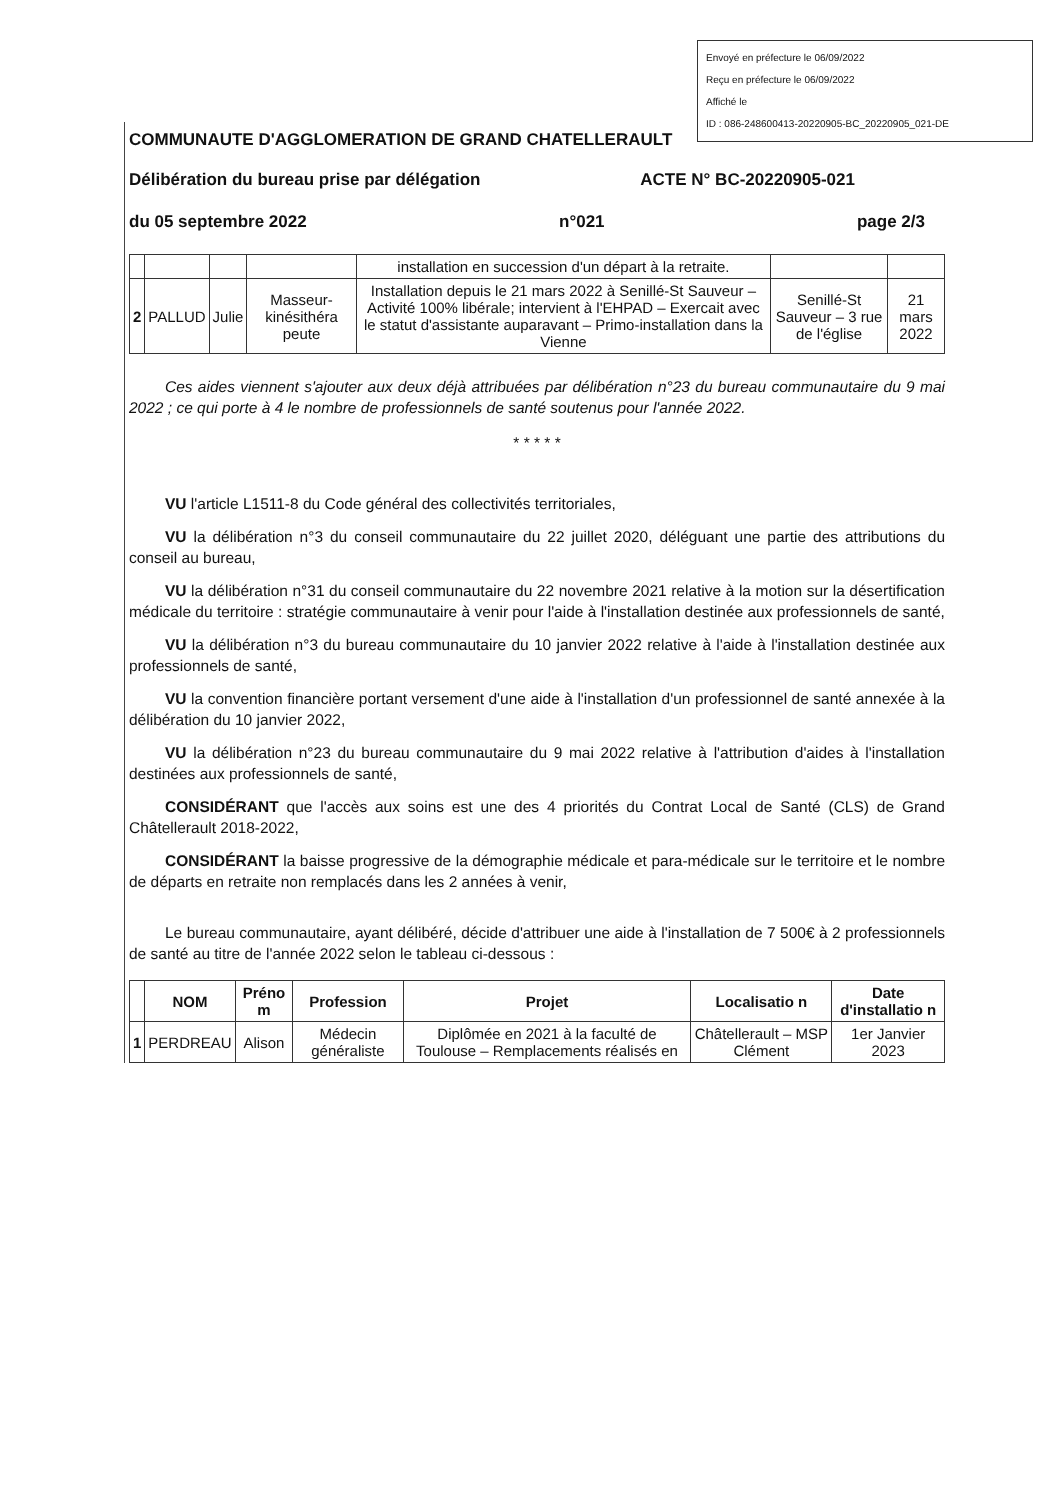Envoyé en préfecture le 06/09/2022
Reçu en préfecture le 06/09/2022
Affiché le
ID : 086-248600413-20220905-BC_20220905_021-DE
COMMUNAUTE D'AGGLOMERATION DE GRAND CHATELLERAULT
Délibération du bureau prise par délégation ACTE N° BC-20220905-021
du 05 septembre 2022 n°021 page 2/3
| | | | | installation en succession d'un départ à la retraite. | | |
| 2 | PALLUD | Julie | Masseur-kinésithéra peute | Installation depuis le 21 mars 2022 à Senillé-St Sauveur – Activité 100% libérale; intervient à l'EHPAD – Exercait avec le statut d'assistante auparavant – Primo-installation dans la Vienne | Senillé-St Sauveur – 3 rue de l'église | 21 mars 2022 |
Ces aides viennent s'ajouter aux deux déjà attribuées par délibération n°23 du bureau communautaire du 9 mai 2022 ; ce qui porte à 4 le nombre de professionnels de santé soutenus pour l'année 2022.
* * * * *
VU l'article L1511-8 du Code général des collectivités territoriales,
VU la délibération n°3 du conseil communautaire du 22 juillet 2020, déléguant une partie des attributions du conseil au bureau,
VU la délibération n°31 du conseil communautaire du 22 novembre 2021 relative à la motion sur la désertification médicale du territoire : stratégie communautaire à venir pour l'aide à l'installation destinée aux professionnels de santé,
VU la délibération n°3 du bureau communautaire du 10 janvier 2022 relative à l'aide à l'installation destinée aux professionnels de santé,
VU la convention financière portant versement d'une aide à l'installation d'un professionnel de santé annexée à la délibération du 10 janvier 2022,
VU la délibération n°23 du bureau communautaire du 9 mai 2022 relative à l'attribution d'aides à l'installation destinées aux professionnels de santé,
CONSIDÉRANT que l'accès aux soins est une des 4 priorités du Contrat Local de Santé (CLS) de Grand Châtellerault 2018-2022,
CONSIDÉRANT la baisse progressive de la démographie médicale et para-médicale sur le territoire et le nombre de départs en retraite non remplacés dans les 2 années à venir,
Le bureau communautaire, ayant délibéré, décide d'attribuer une aide à l'installation de 7 500€ à 2 professionnels de santé au titre de l'année 2022 selon le tableau ci-dessous :
| | NOM | Préno m | Profession | Projet | Localisatio n | Date d'installatio n |
| --- | --- | --- | --- | --- | --- | --- |
| 1 | PERDREAU | Alison | Médecin généraliste | Diplômée en 2021 à la faculté de Toulouse – Remplacements réalisés en | Châtellerault – MSP Clément | 1er Janvier 2023 |